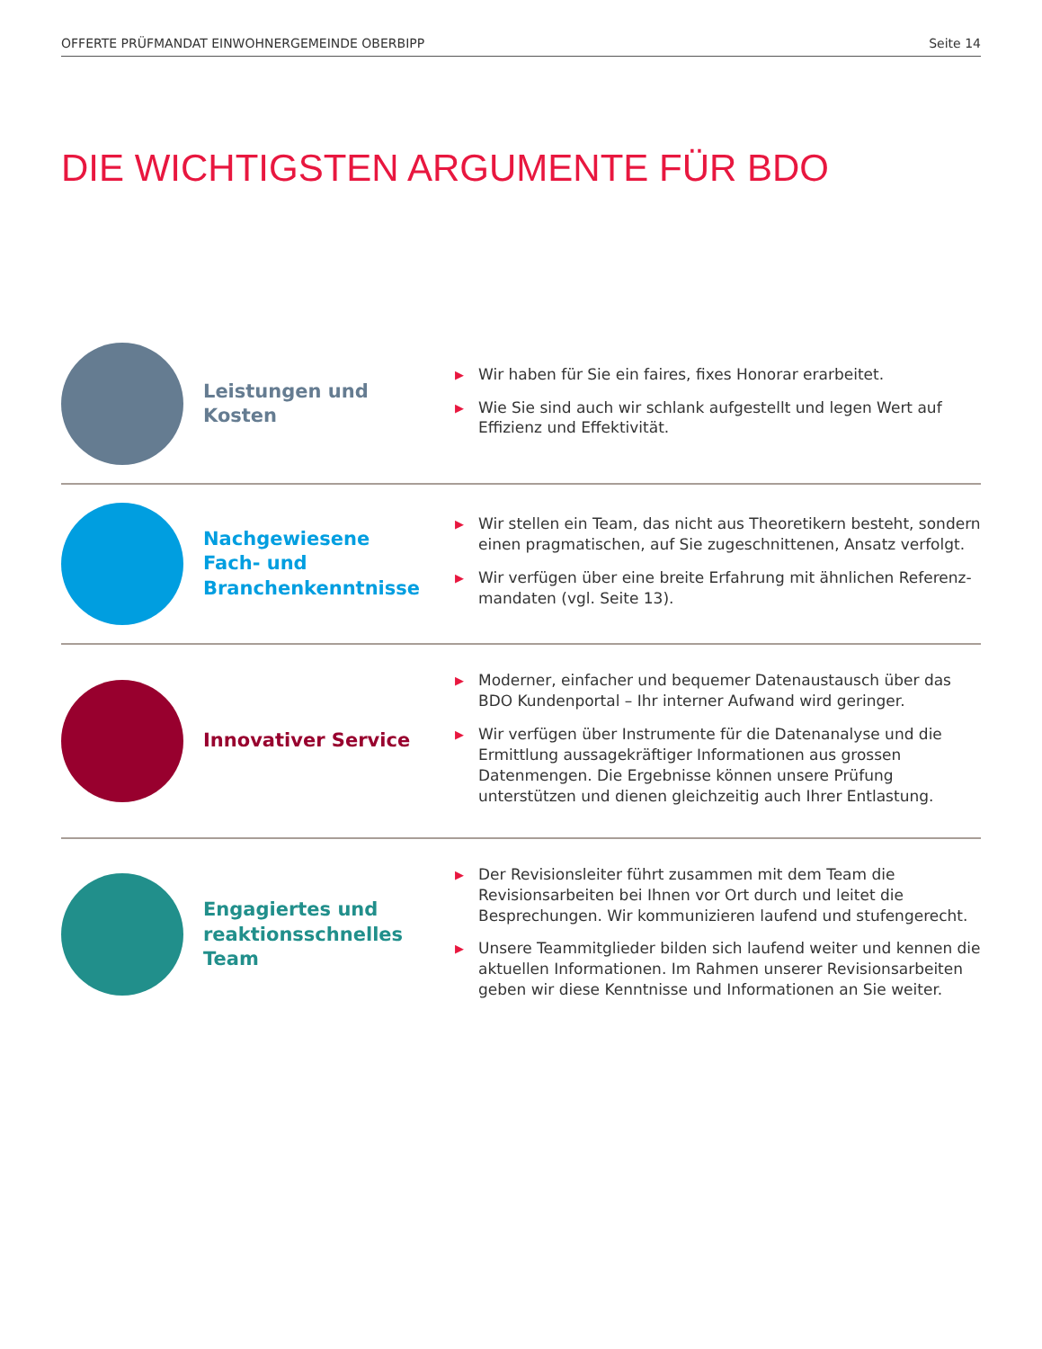OFFERTE PRÜFMANDAT EINWOHNERGEMEINDE OBERBIPP Seite 14
DIE WICHTIGSTEN ARGUMENTE FÜR BDO
Leistungen und Kosten
▶ Wir haben für Sie ein faires, fixes Honorar erarbeitet.
▶ Wie Sie sind auch wir schlank aufgestellt und legen Wert auf Effizienz und Effektivität.
Nachgewiesene Fach- und Branchenkenntnisse
▶ Wir stellen ein Team, das nicht aus Theoretikern besteht, sondern einen pragmatischen, auf Sie zugeschnittenen, Ansatz verfolgt.
▶ Wir verfügen über eine breite Erfahrung mit ähnlichen Referenz-mandaten (vgl. Seite 13).
Innovativer Service
▶ Moderner, einfacher und bequemer Datenaustausch über das BDO Kundenportal – Ihr interner Aufwand wird geringer.
▶ Wir verfügen über Instrumente für die Datenanalyse und die Ermittlung aussagekräftiger Informationen aus grossen Datenmengen. Die Ergebnisse können unsere Prüfung unterstützen und dienen gleichzeitig auch Ihrer Entlastung.
Engagiertes und reaktionsschnelles Team
▶ Der Revisionsleiter führt zusammen mit dem Team die Revisionsarbeiten bei Ihnen vor Ort durch und leitet die Besprechungen. Wir kommunizieren laufend und stufengerecht.
▶ Unsere Teammitglieder bilden sich laufend weiter und kennen die aktuellen Informationen. Im Rahmen unserer Revisionsarbeiten geben wir diese Kenntnisse und Informationen an Sie weiter.